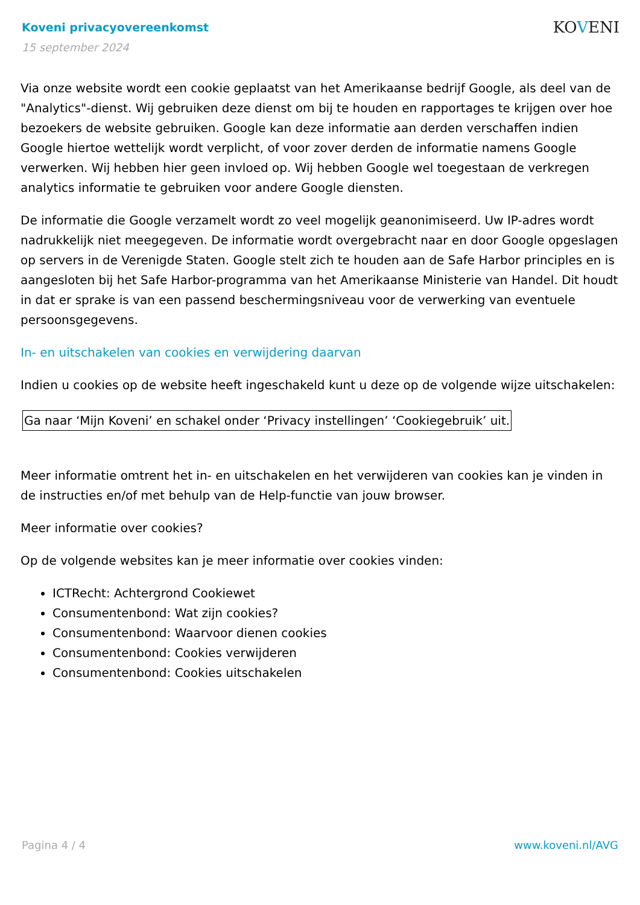Koveni privacyovereenkomst
15 september 2024
KOVENI
Via onze website wordt een cookie geplaatst van het Amerikaanse bedrijf Google, als deel van de "Analytics"-dienst. Wij gebruiken deze dienst om bij te houden en rapportages te krijgen over hoe bezoekers de website gebruiken. Google kan deze informatie aan derden verschaffen indien Google hiertoe wettelijk wordt verplicht, of voor zover derden de informatie namens Google verwerken. Wij hebben hier geen invloed op. Wij hebben Google wel toegestaan de verkregen analytics informatie te gebruiken voor andere Google diensten.
De informatie die Google verzamelt wordt zo veel mogelijk geanonimiseerd. Uw IP-adres wordt nadrukkelijk niet meegegeven. De informatie wordt overgebracht naar en door Google opgeslagen op servers in de Verenigde Staten. Google stelt zich te houden aan de Safe Harbor principles en is aangesloten bij het Safe Harbor-programma van het Amerikaanse Ministerie van Handel. Dit houdt in dat er sprake is van een passend beschermingsniveau voor de verwerking van eventuele persoonsgegevens.
In- en uitschakelen van cookies en verwijdering daarvan
Indien u cookies op de website heeft ingeschakeld kunt u deze op de volgende wijze uitschakelen:
Ga naar ‘Mijn Koveni’ en schakel onder ‘Privacy instellingen’ ‘Cookiegebruik’ uit.
Meer informatie omtrent het in- en uitschakelen en het verwijderen van cookies kan je vinden in de instructies en/of met behulp van de Help-functie van jouw browser.
Meer informatie over cookies?
Op de volgende websites kan je meer informatie over cookies vinden:
ICTRecht: Achtergrond Cookiewet
Consumentenbond: Wat zijn cookies?
Consumentenbond: Waarvoor dienen cookies
Consumentenbond: Cookies verwijderen
Consumentenbond: Cookies uitschakelen
Pagina 4 / 4 www.koveni.nl/AVG